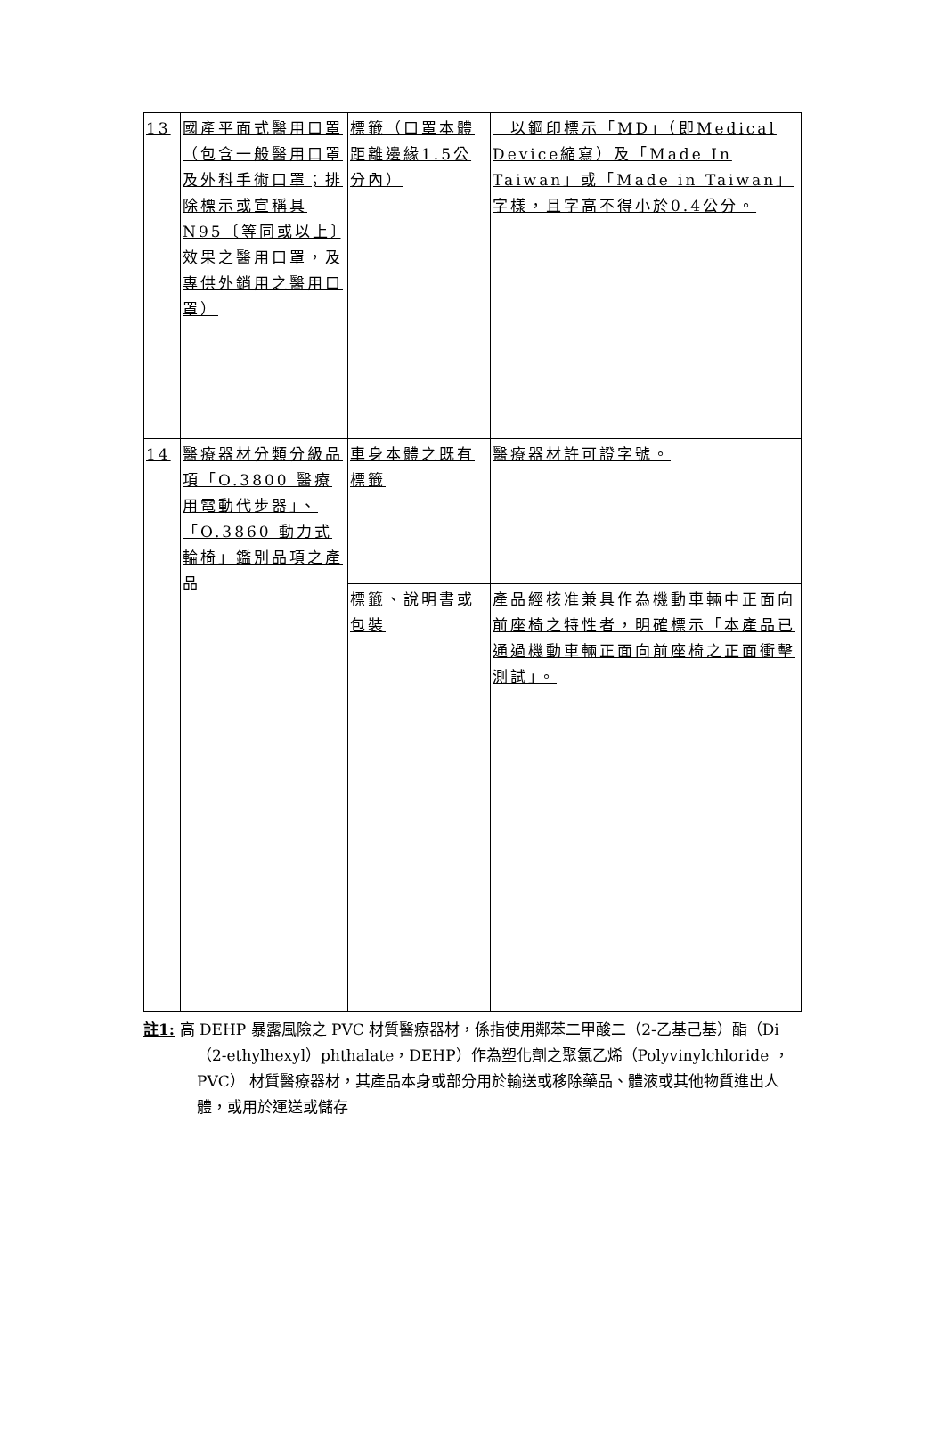| 13 | 國產平面式醫用口罩（包含一般醫用口罩及外科手術口罩；排除標示或宣稱具N95〔等同或以上〕效果之醫用口罩，及專供外銷用之醫用口罩） | 標籤（口罩本體距離邊緣1.5公分內） | 以鋼印標示「MD」（即Medical Device縮寫）及「Made In Taiwan」或「Made in Taiwan」字樣，且字高不得小於0.4公分。 |
| 14 | 醫療器材分類分級品項「O.3800 醫療用電動代步器」、「O.3860 動力式輪椅」鑑別品項之產品 | 車身本體之既有標籤 | 醫療器材許可證字號。 |
| | | 標籤、說明書或包裝 | 產品經核准兼具作為機動車輛中正面向前座椅之特性者，明確標示「本產品已通過機動車輛正面向前座椅之正面衝擊測試」。 |
註1: 高 DEHP 暴露風險之 PVC 材質醫療器材，係指使用鄰苯二甲酸二（2-乙基己基）酯（Di（2-ethylhexyl）phthalate，DEHP）作為塑化劑之聚氯乙烯（Polyvinylchloride ，PVC） 材質醫療器材，其產品本身或部分用於輸送或移除藥品、體液或其他物質進出人體，或用於運送或儲存